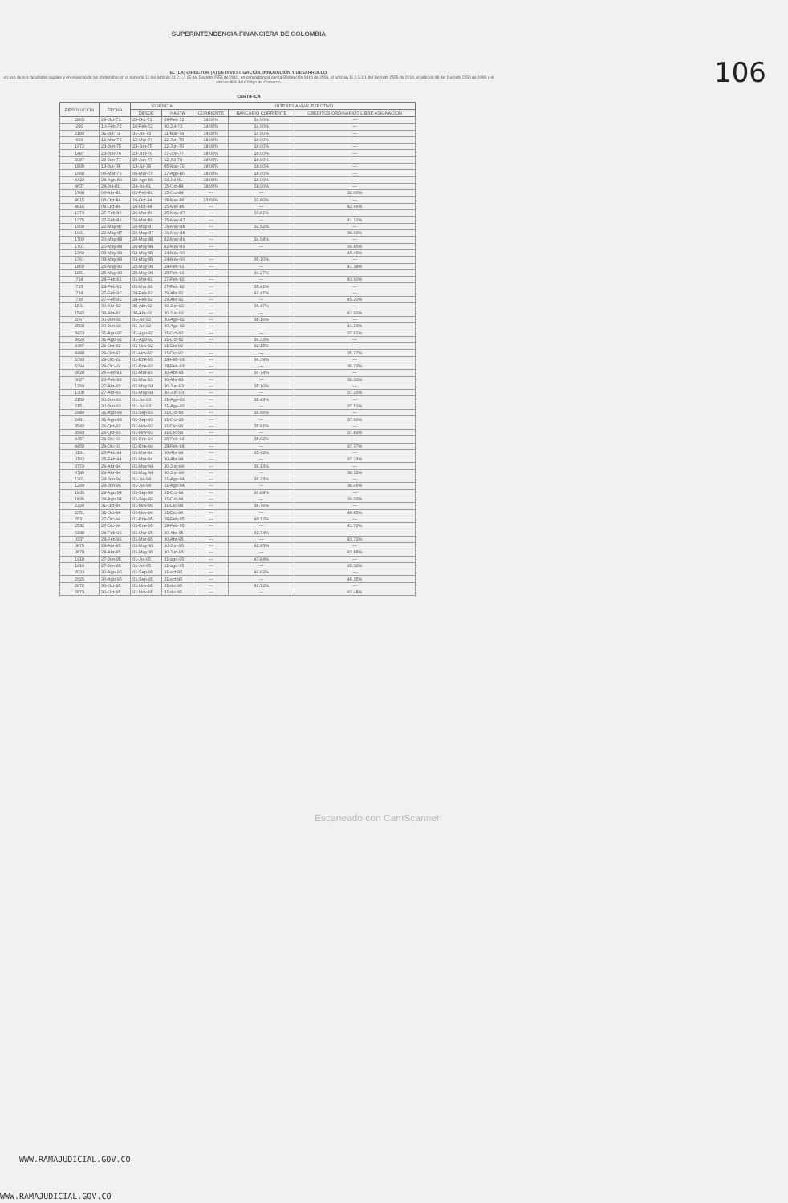SUPERINTENDENCIA FINANCIERA DE COLOMBIA
106
EL (LA) DIRECTOR (A) DE INVESTIGACIÓN, INNOVACIÓN Y DESARROLLO,
en uso de sus facultades legales y en especial de las contenidas en el numeral 11 del artículo 11.2.1.4.15 del Decreto 2555 de 2010, en concordancia con la Resolución 0416 de 2006, el artículo 11.2.5.1.1 del Decreto 2555 de 2010, el artículo 98 del Decreto 2150 de 1995 y el artículo 884 del Código de Comercio.
CERTIFICA
| RESOLUCION | FECHA | VIGENCIA | | INTERES ANUAL EFECTIVO | | |
| --- | --- | --- | --- | --- | --- | --- |
| | | DESDE | HASTA | CORRIENTE | BANCARIO CORRIENTE | CREDITOS ORDINARIOS LIBRE ASIGNACION |
| 2865 | 29-Oct-71 | 29-Oct-71 | 09-Feb-72 | 18.00% | 14.00% | --- |
| 290 | 10-Feb-72 | 10-Feb-72 | 30-Jul-73 | 14.00% | 14.00% | --- |
| 2190 | 31-Jul-73 | 31-Jul-73 | 11-Mar-74 | 14.00% | 14.00% | --- |
| 699 | 12-Mar-74 | 12-Mar-74 | 22-Jun-75 | 18.00% | 18.00% | --- |
| 1472 | 23-Jun-75 | 23-Jun-75 | 22-Jun-76 | 18.00% | 18.00% | --- |
| 1487 | 23-Jun-76 | 23-Jun-76 | 27-Jun-77 | 18.00% | 18.00% | --- |
| 2087 | 28-Jun-77 | 28-Jun-77 | 12-Jul-78 | 18.00% | 18.00% | --- |
| 1800 | 13-Jul-78 | 13-Jul-78 | 05-Mar-79 | 18.00% | 18.00% | --- |
| 1068 | 06-Mar-79 | 06-Mar-79 | 27-Ago-80 | 18.00% | 18.00% | --- |
| 4422 | 28-Ago-80 | 28-Ago-80 | 23-Jul-81 | 18.00% | 18.00% | --- |
| 4637 | 24-Jul-81 | 24-Jul-81 | 15-Oct-84 | 18.00% | 18.00% | --- |
| 1768 | 06-Abr-81 | 01-Feb-81 | 15-Oct-84 | --- | --- | 32.00% |
| 4615 | 03-Oct-84 | 16-Oct-84 | 28-Mar-86 | 33.60% | 33.60% | --- |
| 4816 | 09-Oct-84 | 16-Oct-84 | 25-Mar-86 | --- | --- | 42.66% |
| 1374 | 27-Feb-86 | 26-Mar-86 | 25-May-87 | --- | 33.81% | --- |
| 1375 | 27-Feb-86 | 26-Mar-86 | 25-May-87 | --- | --- | 41.12% |
| 1900 | 22-May-87 | 26-May-87 | 19-May-88 | --- | 32.52% | --- |
| 1901 | 22-May-87 | 26-May-87 | 19-May-88 | --- | --- | 38.03% |
| 1700 | 20-May-88 | 20-May-88 | 02-May-89 | --- | 34.04% | --- |
| 1701 | 20-May-88 | 20-May-88 | 02-May-89 | --- | --- | 39.85% |
| 1360 | 03-May-89 | 03-May-89 | 24-May-90 | --- | --- | 40.46% |
| 1361 | 03-May-89 | 03-May-89 | 24-May-90 | --- | 36.10% | --- |
| 1850 | 25-May-90 | 25-May-90 | 28-Feb-91 | --- | --- | 41.38% |
| 1851 | 25-May-90 | 25-May-90 | 28-Feb-91 | --- | 34.27% | --- |
| 714 | 28-Feb-91 | 01-Mar-91 | 27-Feb-92 | --- | --- | 43.90% |
| 715 | 28-Feb-91 | 01-Mar-91 | 27-Feb-92 | --- | 35.41% | --- |
| 734 | 27-Feb-92 | 28-Feb-92 | 29-Abr-92 | --- | 42.41% | --- |
| 735 | 27-Feb-92 | 28-Feb-92 | 29-Abr-92 | --- | --- | 45.20% |
| 1541 | 30-Abr-92 | 30-Abr-92 | 30-Jun-92 | --- | 36.47% | --- |
| 1542 | 30-Abr-92 | 30-Abr-92 | 30-Jun-92 | --- | --- | 42.60% |
| 2567 | 30-Jun-92 | 01-Jul-92 | 30-Ago-92 | --- | 38.16% | --- |
| 2568 | 30-Jun-92 | 01-Jul-92 | 30-Ago-92 | --- | --- | 41.23% |
| 3423 | 31-Ago-92 | 31-Ago-92 | 31-Oct-92 | --- | --- | 37.61% |
| 3424 | 31-Ago-92 | 31-Ago-92 | 31-Oct-92 | --- | 34.33% | --- |
| 4487 | 29-Oct-92 | 01-Nov-92 | 31-Dic-92 | --- | 32.15% | --- |
| 4488 | 29-Oct-92 | 01-Nov-92 | 31-Dic-92 | --- | --- | 35.27% |
| 5393 | 29-Dic-92 | 01-Ene-93 | 28-Feb-93 | --- | 34.39% | --- |
| 5394 | 29-Dic-92 | 01-Ene-93 | 28-Feb-93 | --- | --- | 36.23% |
| 0628 | 26-Feb-93 | 01-Mar-93 | 30-Abr-93 | --- | 34.74% | --- |
| 0627 | 26-Feb-93 | 01-Mar-93 | 30-Abr-93 | --- | --- | 36.30% |
| 1299 | 27-Abr-93 | 01-May-93 | 30-Jun-93 | --- | 35.10% | --- |
| 1300 | 27-Abr-93 | 01-May-93 | 30-Jun-93 | --- | --- | 37.25% |
| 2150 | 30-Jun-93 | 01-Jul-93 | 31-Ago-93 | --- | 35.43% | --- |
| 2151 | 30-Jun-93 | 01-Jul-93 | 31-Ago-93 | --- | --- | 37.51% |
| 2480 | 31-Ago-93 | 01-Sep-93 | 31-Oct-93 | --- | 35.66% | --- |
| 2481 | 31-Ago-93 | 01-Sep-93 | 31-Oct-93 | --- | --- | 37.60% |
| 3542 | 26-Oct-93 | 01-Nov-93 | 31-Dic-93 | --- | 35.81% | --- |
| 3543 | 26-Oct-93 | 01-Nov-93 | 31-Dic-93 | --- | --- | 37.89% |
| 4457 | 29-Dic-93 | 01-Ene-94 | 28-Feb-94 | --- | 35.02% | --- |
| 4458 | 29-Dic-93 | 01-Ene-94 | 28-Feb-94 | --- | --- | 37.37% |
| 0191 | 25-Feb-94 | 01-Mar-94 | 30-Abr-94 | --- | 35.42% | --- |
| 0192 | 25-Feb-94 | 01-Mar-94 | 30-Abr-94 | --- | --- | 37.33% |
| 0779 | 29-Abr-94 | 01-May-94 | 30-Jun-94 | --- | 36.13% | --- |
| 0780 | 29-Abr-94 | 01-May-94 | 30-Jun-94 | --- | --- | 38.12% |
| 1301 | 24-Jun-94 | 01-Jul-94 | 31-Ago-94 | --- | 36.23% | --- |
| 1299 | 24-Jun-94 | 01-Jul-94 | 31-Ago-94 | --- | --- | 38.46% |
| 1835 | 29-Ago-94 | 01-Sep-94 | 31-Oct-94 | --- | 36.88% | --- |
| 1836 | 29-Ago-94 | 01-Sep-94 | 31-Oct-94 | --- | --- | 39.03% |
| 2350 | 31-Oct-94 | 01-Nov-94 | 31-Dic-94 | --- | 38.76% | --- |
| 2351 | 31-Oct-94 | 01-Nov-94 | 31-Dic-94 | --- | --- | 40.45% |
| 2531 | 27-Dic-94 | 01-Ene-95 | 28-Feb-95 | --- | 40.12% | --- |
| 2532 | 27-Dic-94 | 01-Ene-95 | 28-Feb-95 | --- | --- | 41.70% |
| 0338 | 28-Feb-95 | 01-Mar-95 | 30-Abr-95 | --- | 42.74% | --- |
| 0337 | 28-Feb-95 | 01-Mar-95 | 30-Abr-95 | --- | --- | 43.71% |
| 0879 | 28-Abr-95 | 01-May-95 | 30-Jun-95 | --- | 42.45% | --- |
| 0878 | 28-Abr-95 | 01-May-95 | 30-Jun-95 | --- | --- | 43.88% |
| 1418 | 27-Jun-95 | 01-Jul-95 | 31-ago-95 | --- | 43.84% | --- |
| 1419 | 27-Jun-95 | 01-Jul-95 | 31-ago-95 | --- | --- | 45.32% |
| 2024 | 30-Ago-95 | 01-Sep-95 | 31-oct-95 | --- | 44.62% | --- |
| 2025 | 30-Ago-95 | 01-Sep-95 | 31-oct-95 | --- | --- | 46.35% |
| 2872 | 30-Oct-95 | 01-Nov-95 | 31-dic-95 | --- | 42.72% | --- |
| 2873 | 30-Oct-95 | 01-Nov-95 | 31-dic-95 | --- | --- | 43.48% |
Escaneado con CamScanner
WWW.RAMAJUDICIAL.GOV.CO
WWW.RAMAJUDICIAL.GOV.CO